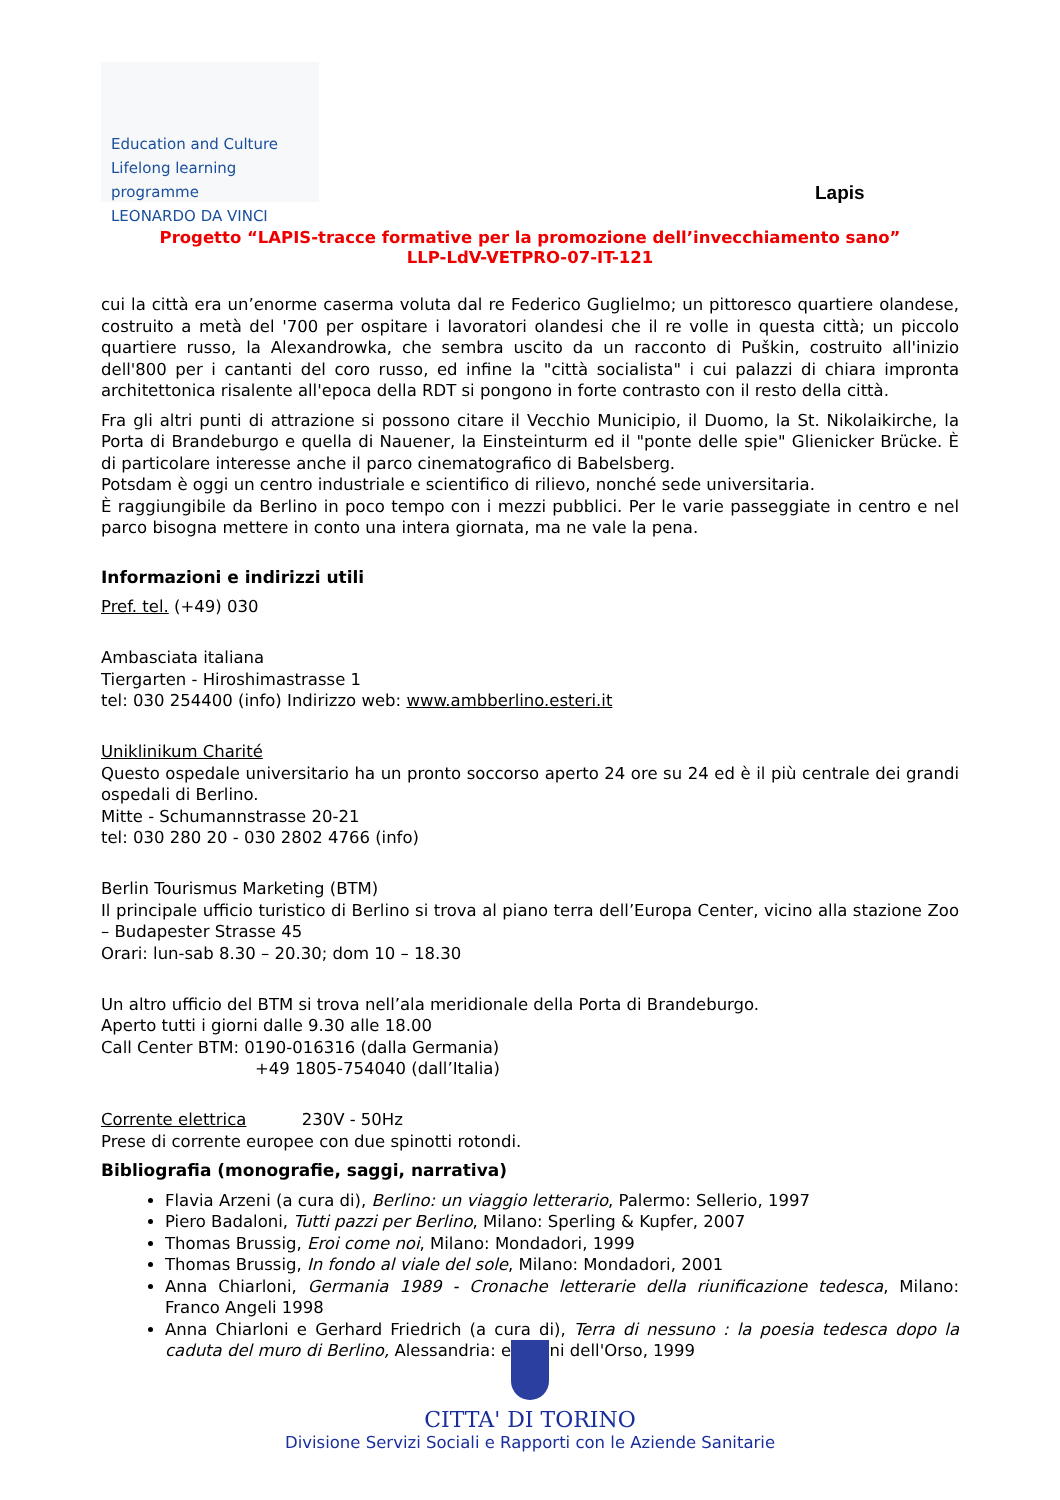Education and Culture
Lifelong learning programme
LEONARDO DA VINCI
Lapis
Progetto “LAPIS-tracce formative per la promozione dell’invecchiamento sano”
LLP-LdV-VETPRO-07-IT-121
cui la città era un’enorme caserma voluta dal re Federico Guglielmo; un pittoresco quartiere olandese, costruito a metà del '700 per ospitare i lavoratori olandesi che il re volle in questa città; un piccolo quartiere russo, la Alexandrowka, che sembra uscito da un racconto di Puškin, costruito all'inizio dell'800 per i cantanti del coro russo, ed infine la "città socialista" i cui palazzi di chiara impronta architettonica risalente all'epoca della RDT si pongono in forte contrasto con il resto della città.
Fra gli altri punti di attrazione si possono citare il Vecchio Municipio, il Duomo, la St. Nikolaikirche, la Porta di Brandeburgo e quella di Nauener, la Einsteinturm ed il "ponte delle spie" Glienicker Brücke. È di particolare interesse anche il parco cinematografico di Babelsberg.
Potsdam è oggi un centro industriale e scientifico di rilievo, nonché sede universitaria.
È raggiungibile da Berlino in poco tempo con i mezzi pubblici. Per le varie passeggiate in centro e nel parco bisogna mettere in conto una intera giornata, ma ne vale la pena.
Informazioni e indirizzi utili
Pref. tel. (+49) 030
Ambasciata italiana
Tiergarten - Hiroshimastrasse 1
tel: 030 254400 (info) Indirizzo web: www.ambberlino.esteri.it
Uniklinikum Charité
Questo ospedale universitario ha un pronto soccorso aperto 24 ore su 24 ed è il più centrale dei grandi ospedali di Berlino.
Mitte - Schumannstrasse 20-21
tel: 030 280 20 - 030 2802 4766 (info)
Berlin Tourismus Marketing (BTM)
Il principale ufficio turistico di Berlino si trova al piano terra dell’Europa Center, vicino alla stazione Zoo – Budapester Strasse 45
Orari: lun-sab 8.30 – 20.30; dom 10 – 18.30
Un altro ufficio del BTM si trova nell’ala meridionale della Porta di Brandeburgo.
Aperto tutti i giorni dalle 9.30 alle 18.00
Call Center BTM: 0190-016316 (dalla Germania)
+49 1805-754040 (dall’Italia)
Corrente elettrica 230V - 50Hz
Prese di corrente europee con due spinotti rotondi.
Bibliografia (monografie, saggi, narrativa)
Flavia Arzeni (a cura di), Berlino: un viaggio letterario, Palermo: Sellerio, 1997
Piero Badaloni, Tutti pazzi per Berlino, Milano: Sperling & Kupfer, 2007
Thomas Brussig, Eroi come noi, Milano: Mondadori, 1999
Thomas Brussig, In fondo al viale del sole, Milano: Mondadori, 2001
Anna Chiarloni, Germania 1989 - Cronache letterarie della riunificazione tedesca, Milano: Franco Angeli 1998
Anna Chiarloni e Gerhard Friedrich (a cura di), Terra di nessuno : la poesia tedesca dopo la caduta del muro di Berlino, Alessandria: edizioni dell'Orso, 1999
CITTA' DI TORINO
Divisione Servizi Sociali e Rapporti con le Aziende Sanitarie